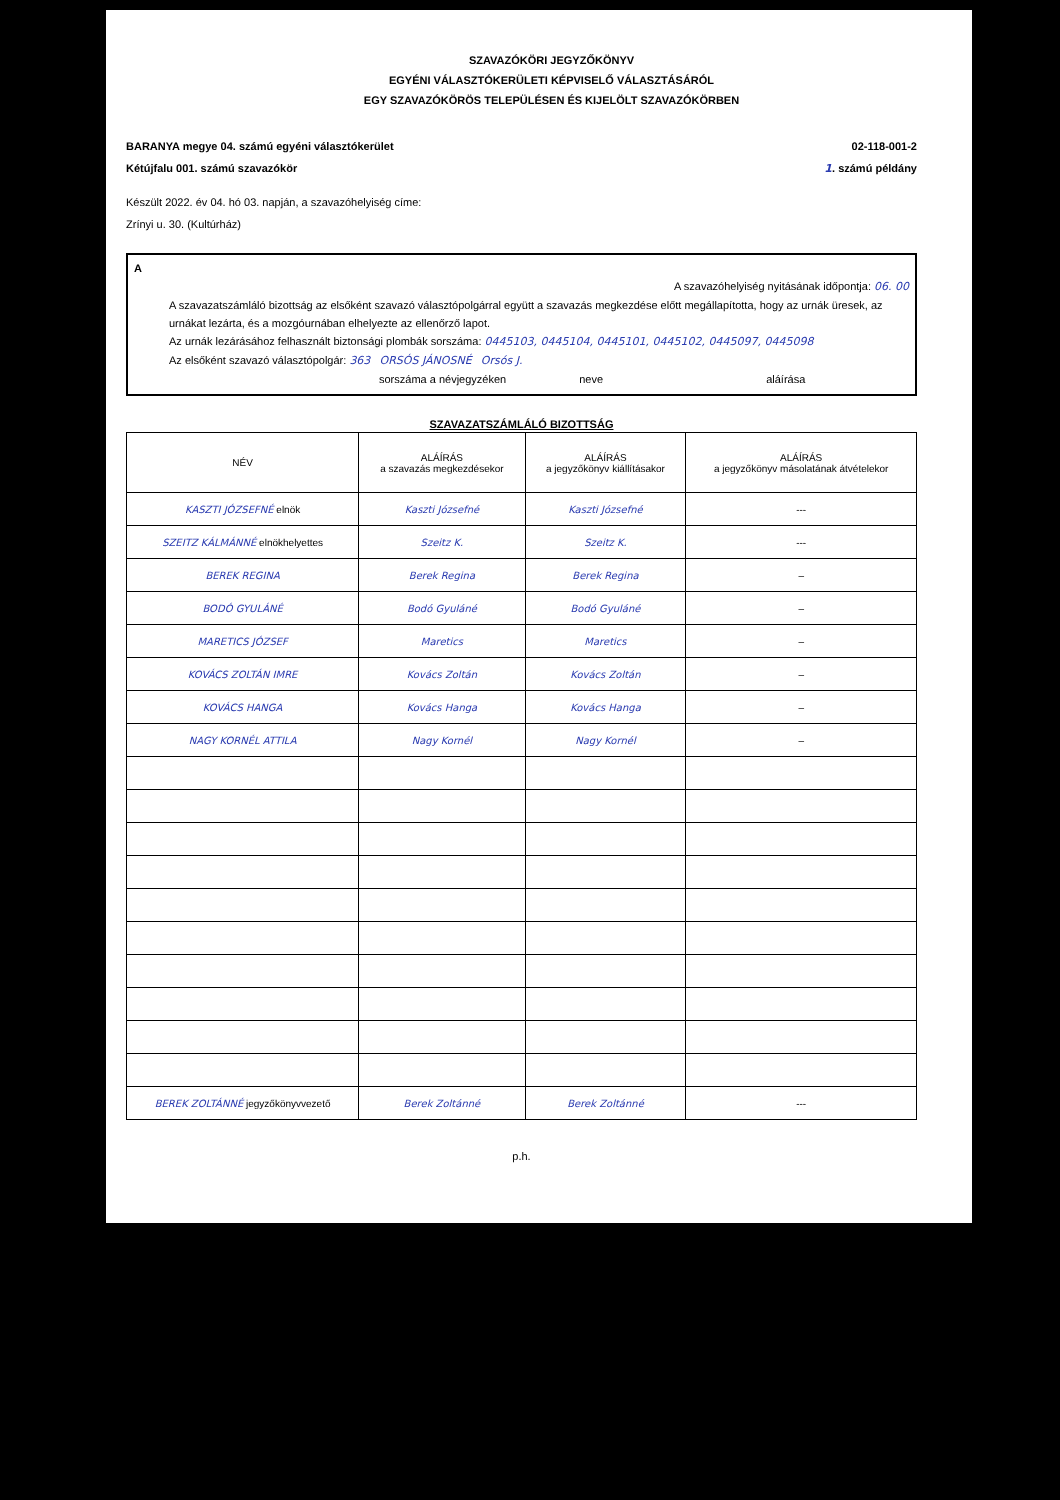SZAVAZÓKÖRI JEGYZŐKÖNYV
EGYÉNI VÁLASZTÓKERÜLETI KÉPVISELŐ VÁLASZTÁSÁRÓL
EGY SZAVAZÓKÖRÖS TELEPÜLÉSEN ÉS KIJELÖLT SZAVAZÓKÖRBEN
BARANYA megye 04. számú egyéni választókerület
Kétújfalu 001. számú szavazókör
02-118-001-2
1. számú példány
Készült 2022. év 04. hó 03. napján, a szavazóhelyiség címe:
Zrínyi u. 30. (Kultúrház)
A
A szavazóhelyiség nyitásának időpontja: 06. 00
A szavazatszámláló bizottság az elsőként szavazó választópolgárral együtt a szavazás megkezdése előtt megállapította, hogy az urnák üresek, az urnákat lezárta, és a mozgóurnában elhelyezte az ellenőrző lapot.
Az urnák lezárásához felhasznált biztonsági plombák sorszáma: 0445103, 0445104, 0445101, 0445102, 0445097, 0445098
Az elsőként szavazó választópolgár: 363 ORSÓS JÁNOSNÉ Orsós J.
sorszáma a névjegyzéken neve aláírása
SZAVAZATSZÁMLÁLÓ BIZOTTSÁG
| NÉV | ALÁÍRÁS a szavazás megkezdésekor | ALÁÍRÁS a jegyzőkönyv kiállításakor | ALÁÍRÁS a jegyzőkönyv másolatának átvételekor |
| --- | --- | --- | --- |
| KASZTI JÓZSEFNÉ elnök | Kaszti Józsefné | Kaszti Józsefné | --- |
| SZEITZ KÁLMÁNNÉ elnökhelyettes | Szeitz K. | Szeitz K. | --- |
| BEREK REGINA | Berek Regina | Berek Regina | – |
| BODÓ GYULÁNÉ | Bodó Gyuláné | Bodó Gyuláné | – |
| MARETICS JÓZSEF | Maretics | Maretics | – |
| KOVÁCS ZOLTÁN IMRE | Kovács Zoltán | Kovács Zoltán | – |
| KOVÁCS HANGA | Kovács Hanga | Kovács Hanga | – |
| NAGY KORNÉL ATTILA | Nagy Kornél | Nagy Kornél | – |
| BEREK ZOLTÁNNÉ jegyzőkönyvvezető | Berek Zoltánné | Berek Zoltánné | --- |
p.h.